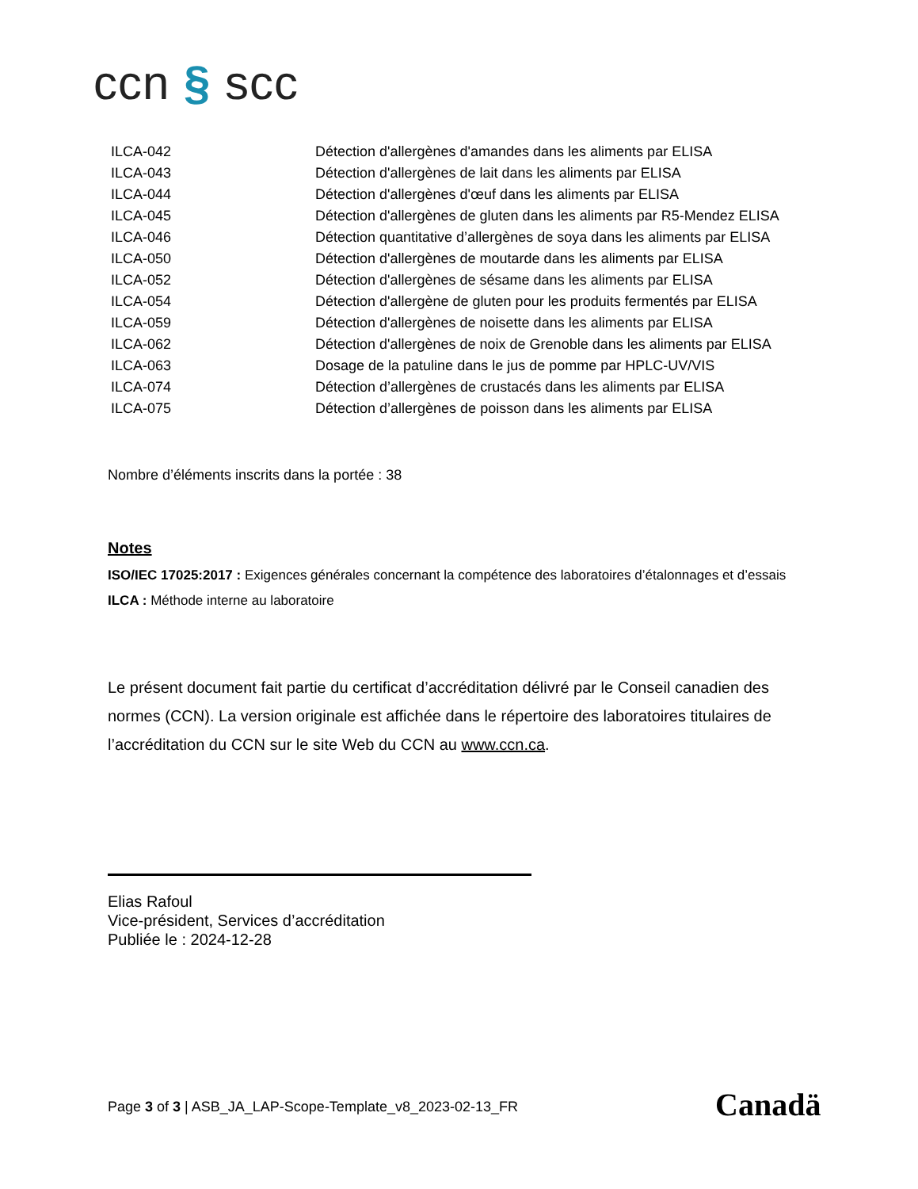ccn § scc
| ILCA-042 | Détection d'allergènes d'amandes dans les aliments par ELISA |
| ILCA-043 | Détection d'allergènes de lait dans les aliments par ELISA |
| ILCA-044 | Détection d'allergènes d'œuf dans les aliments par ELISA |
| ILCA-045 | Détection d'allergènes de gluten dans les aliments par R5-Mendez ELISA |
| ILCA-046 | Détection quantitative d’allergènes de soya dans les aliments par ELISA |
| ILCA-050 | Détection d'allergènes de moutarde dans les aliments par ELISA |
| ILCA-052 | Détection d'allergènes de sésame dans les aliments par ELISA |
| ILCA-054 | Détection d'allergène de gluten pour les produits fermentés par ELISA |
| ILCA-059 | Détection d'allergènes de noisette dans les aliments par ELISA |
| ILCA-062 | Détection d'allergènes de noix de Grenoble dans les aliments par ELISA |
| ILCA-063 | Dosage de la patuline dans le jus de pomme par HPLC-UV/VIS |
| ILCA-074 | Détection d’allergènes de crustacés dans les aliments par ELISA |
| ILCA-075 | Détection d’allergènes de poisson dans les aliments par ELISA |
Nombre d’éléments inscrits dans la portée : 38
Notes
ISO/IEC 17025:2017 : Exigences générales concernant la compétence des laboratoires d’étalonnages et d’essais
ILCA : Méthode interne au laboratoire
Le présent document fait partie du certificat d’accréditation délivré par le Conseil canadien des normes (CCN). La version originale est affichée dans le répertoire des laboratoires titulaires de l’accréditation du CCN sur le site Web du CCN au www.ccn.ca.
Elias Rafoul
Vice-président, Services d’accréditation
Publiée le : 2024-12-28
Page 3 of 3 | ASB_JA_LAP-Scope-Template_v8_2023-02-13_FR
Canadä